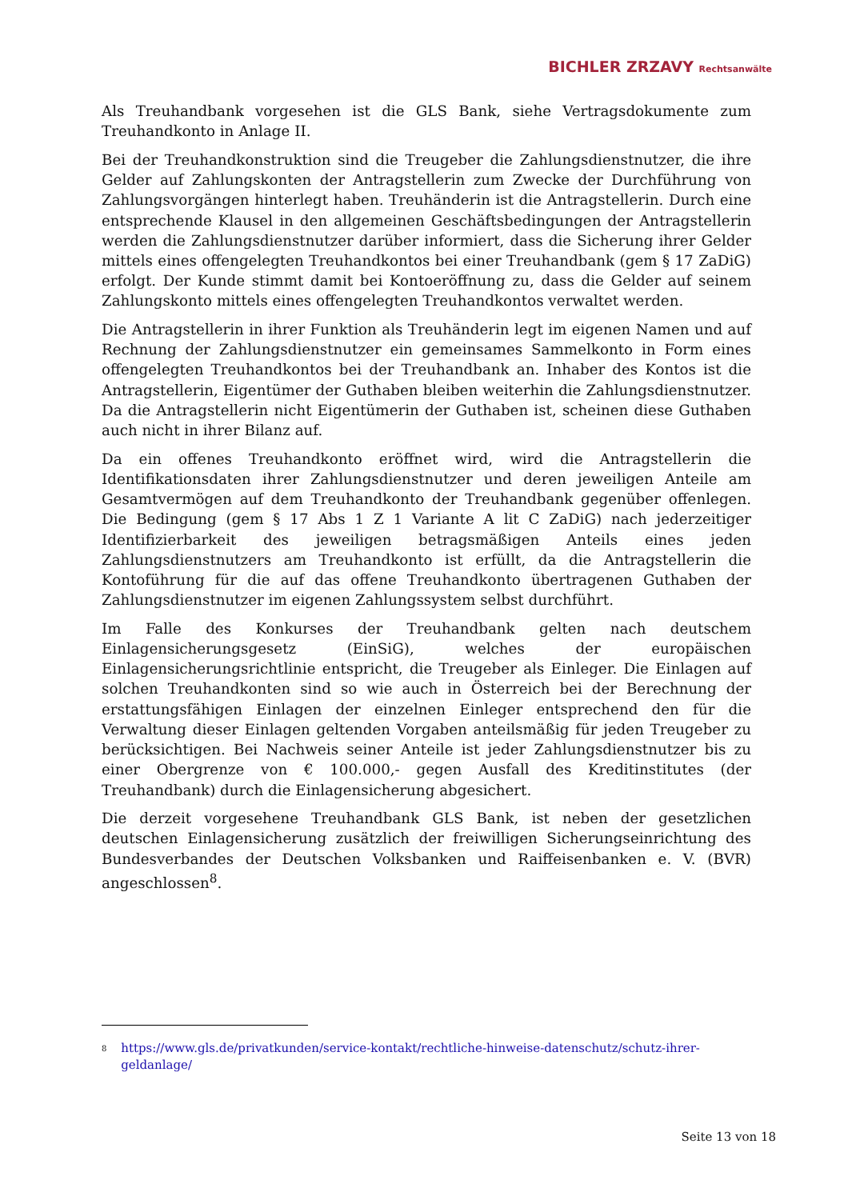BICHLER ZRZAVY Rechtsanwälte
Als Treuhandbank vorgesehen ist die GLS Bank, siehe Vertragsdokumente zum Treuhandkonto in Anlage II.
Bei der Treuhandkonstruktion sind die Treugeber die Zahlungsdienstnutzer, die ihre Gelder auf Zahlungskonten der Antragstellerin zum Zwecke der Durchführung von Zahlungsvorgängen hinterlegt haben. Treuhänderin ist die Antragstellerin. Durch eine entsprechende Klausel in den allgemeinen Geschäftsbedingungen der Antragstellerin werden die Zahlungsdienstnutzer darüber informiert, dass die Sicherung ihrer Gelder mittels eines offengelegten Treuhandkontos bei einer Treuhandbank (gem § 17 ZaDiG) erfolgt. Der Kunde stimmt damit bei Kontoeröffnung zu, dass die Gelder auf seinem Zahlungskonto mittels eines offengelegten Treuhandkontos verwaltet werden.
Die Antragstellerin in ihrer Funktion als Treuhänderin legt im eigenen Namen und auf Rechnung der Zahlungsdienstnutzer ein gemeinsames Sammelkonto in Form eines offengelegten Treuhandkontos bei der Treuhandbank an. Inhaber des Kontos ist die Antragstellerin, Eigentümer der Guthaben bleiben weiterhin die Zahlungsdienstnutzer. Da die Antragstellerin nicht Eigentümerin der Guthaben ist, scheinen diese Guthaben auch nicht in ihrer Bilanz auf.
Da ein offenes Treuhandkonto eröffnet wird, wird die Antragstellerin die Identifikationsdaten ihrer Zahlungsdienstnutzer und deren jeweiligen Anteile am Gesamtvermögen auf dem Treuhandkonto der Treuhandbank gegenüber offenlegen. Die Bedingung (gem § 17 Abs 1 Z 1 Variante A lit C ZaDiG) nach jederzeitiger Identifizierbarkeit des jeweiligen betragsmäßigen Anteils eines jeden Zahlungsdienstnutzers am Treuhandkonto ist erfüllt, da die Antragstellerin die Kontoführung für die auf das offene Treuhandkonto übertragenen Guthaben der Zahlungsdienstnutzer im eigenen Zahlungssystem selbst durchführt.
Im Falle des Konkurses der Treuhandbank gelten nach deutschem Einlagensicherungsgesetz (EinSiG), welches der europäischen Einlagensicherungsrichtlinie entspricht, die Treugeber als Einleger. Die Einlagen auf solchen Treuhandkonten sind so wie auch in Österreich bei der Berechnung der erstattungsfähigen Einlagen der einzelnen Einleger entsprechend den für die Verwaltung dieser Einlagen geltenden Vorgaben anteilsmäßig für jeden Treugeber zu berücksichtigen. Bei Nachweis seiner Anteile ist jeder Zahlungsdienstnutzer bis zu einer Obergrenze von € 100.000,- gegen Ausfall des Kreditinstitutes (der Treuhandbank) durch die Einlagensicherung abgesichert.
Die derzeit vorgesehene Treuhandbank GLS Bank, ist neben der gesetzlichen deutschen Einlagensicherung zusätzlich der freiwilligen Sicherungseinrichtung des Bundesverbandes der Deutschen Volksbanken und Raiffeisenbanken e. V. (BVR) angeschlossen<sup>8</sup>.
<sup>8</sup> https://www.gls.de/privatkunden/service-kontakt/rechtliche-hinweise-datenschutz/schutz-ihrer-geldanlage/
Seite 13 von 18